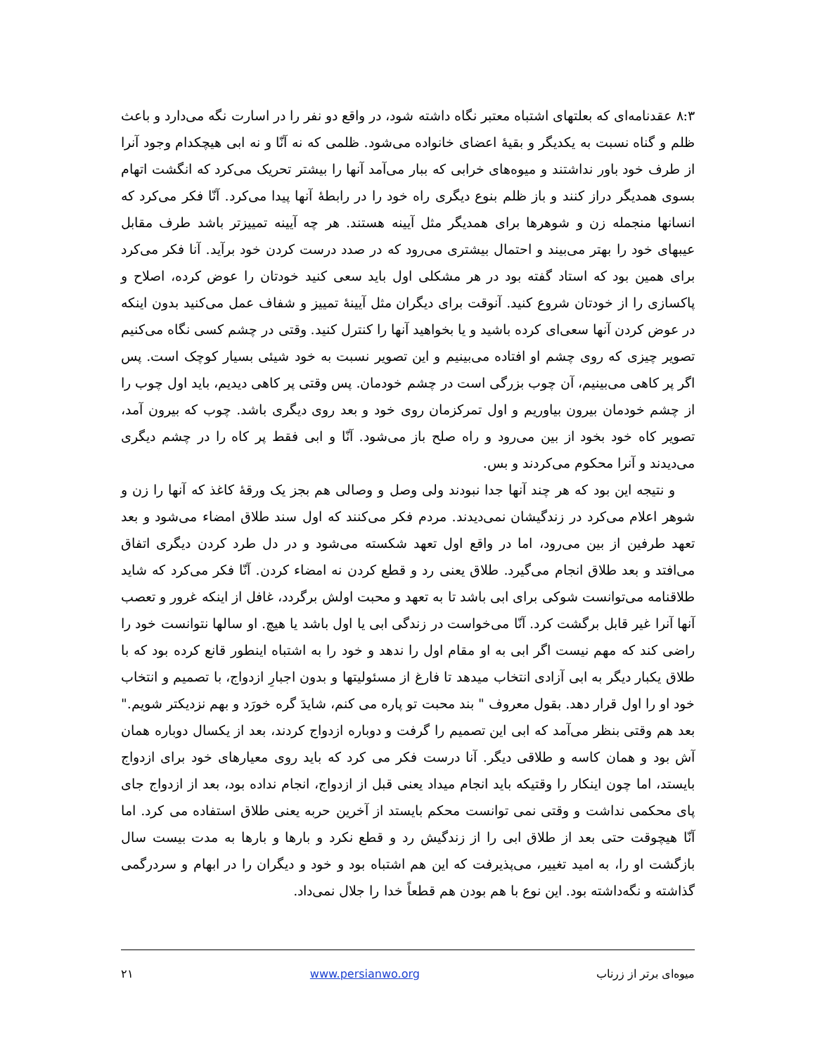۸:۳ عقدنامه‌ای که بعلتهای اشتباه معتبر نگاه داشته شود، در واقع دو نفر را در اسارت نگه می‌دارد و باعث ظلم و گناه نسبت به یکدیگر و بقیهٔ اعضای خانواده می‌شود. ظلمی که نه آنّا و نه ابی هیچکدام وجود آنرا از طرف خود باور نداشتند و میوه‌های خرابی که ببار می‌آمد آنها را بیشتر تحریک می‌کرد که انگشت اتهام بسوی همدیگر دراز کنند و باز ظلم بنوع دیگری راه خود را در رابطهٔ آنها پیدا می‌کرد. آنّا فکر می‌کرد که انسانها منجمله زن و شوهرها برای همدیگر مثل آیینه هستند. هر چه آیینه تمییزتر باشد طرف مقابل عیبهای خود را بهتر می‌بیند و احتمال بیشتری می‌رود که در صدد درست کردن خود برآید. آنا فکر می‌کرد برای همین بود که استاد گفته بود در هر مشکلی اول باید سعی کنید خودتان را عوض کرده، اصلاح و پاکسازی را از خودتان شروع کنید. آنوقت برای دیگران مثل آیینهٔ تمییز و شفاف عمل می‌کنید بدون اینکه در عوض کردن آنها سعی‌ای کرده باشید و یا بخواهید آنها را کنترل کنید. وقتی در چشم کسی نگاه می‌کنیم تصویر چیزی که روی چشم او افتاده می‌بینیم و این تصویر نسبت به خود شیئی بسیار کوچک است. پس اگر پر کاهی می‌بینیم، آن چوب بزرگی است در چشم خودمان. پس وقتی پر کاهی دیدیم، باید اول چوب را از چشم خودمان بیرون بیاوریم و اول تمرکزمان روی خود و بعد روی دیگری باشد. چوب که بیرون آمد، تصویر کاه خود بخود از بین می‌رود و راه صلح باز می‌شود. آنّا و ابی فقط پر کاه را در چشم دیگری می‌دیدند و آنرا محکوم می‌کردند و بس.
و نتیجه این بود که هر چند آنها جدا نبودند ولی وصل و وصالی هم بجز یک ورقهٔ کاغذ که آنها را زن و شوهر اعلام می‌کرد در زندگیشان نمی‌دیدند. مردم فکر می‌کنند که اول سند طلاق امضاء می‌شود و بعد تعهد طرفین از بین می‌رود، اما در واقع اول تعهد شکسته می‌شود و در دل طرد کردن دیگری اتفاق می‌افتد و بعد طلاق انجام می‌گیرد. طلاق یعنی رد و قطع کردن نه امضاء کردن. آنّا فکر می‌کرد که شاید طلاقنامه می‌توانست شوکی برای ابی باشد تا به تعهد و محبت اولش برگردد، غافل از اینکه غرور و تعصب آنها آنرا غیر قابل برگشت کرد. آنّا می‌خواست در زندگی ابی یا اول باشد یا هیچ. او سالها نتوانست خود را راضی کند که مهم نیست اگر ابی به او مقام اول را ندهد و خود را به اشتباه اینطور قانع کرده بود که با طلاق یکبار دیگر به ابی آزادی انتخاب میدهد تا فارغ از مسئولیتها و بدون اجبارِ ازدواج، با تصمیم و انتخاب خود او را اول قرار دهد. بقول معروف " بند محبت تو پاره می کنم، شایدَ گره خورَد و بهم نزدیکتر شویم." بعد هم وقتی بنظر می‌آمد که ابی این تصمیم را گرفت و دوباره ازدواج کردند، بعد از یکسال دوباره همان آش بود و همان کاسه و طلاقی دیگر. آنا درست فکر می کرد که باید روی معیارهای خود برای ازدواج بایستد، اما چون اینکار را وقتیکه باید انجام میداد یعنی قبل از ازدواج، انجام نداده بود، بعد از ازدواج جای پای محکمی نداشت و وقتی نمی توانست محکم بایستد از آخرین حربه یعنی طلاق استفاده می کرد. اما آنّا هیچوقت حتی بعد از طلاق ابی را از زندگیش رد و قطع نکرد و بارها و بارها به مدت بیست سال بازگشت او را، به امید تغییر، می‌پذیرفت که این هم اشتباه بود و خود و دیگران را در ابهام و سردرگمی گذاشته و نگه‌داشته بود. این نوع با هم بودن هم قطعاً خدا را جلال نمی‌داد.
میوه‌ای برتر از زرناب www.persianwo.org ۲۱